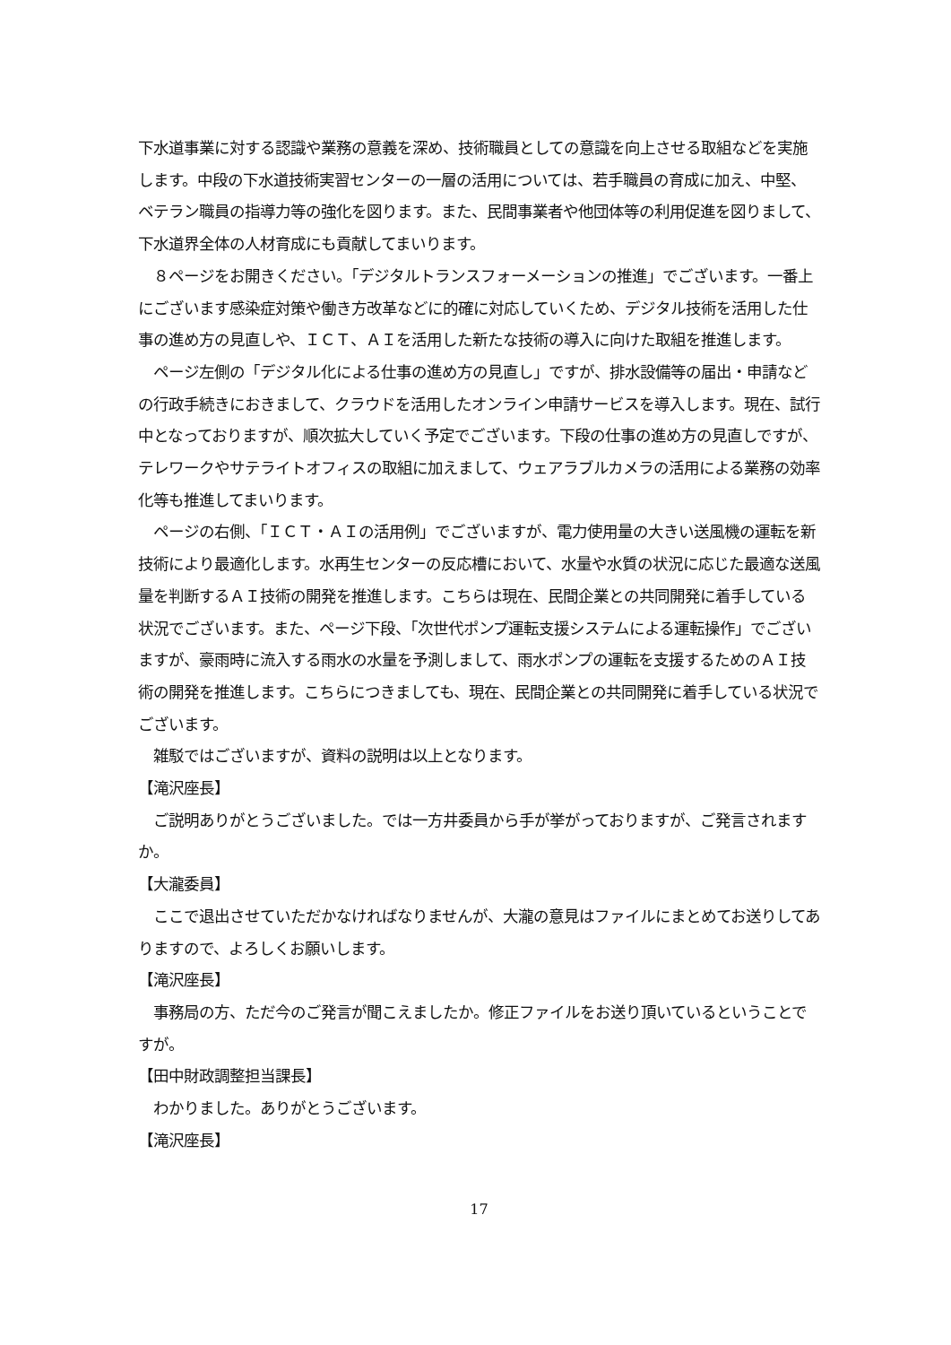下水道事業に対する認識や業務の意義を深め、技術職員としての意識を向上させる取組などを実施します。中段の下水道技術実習センターの一層の活用については、若手職員の育成に加え、中堅、ベテラン職員の指導力等の強化を図ります。また、民間事業者や他団体等の利用促進を図りまして、下水道界全体の人材育成にも貢献してまいります。
　８ページをお開きください。「デジタルトランスフォーメーションの推進」でございます。一番上にございます感染症対策や働き方改革などに的確に対応していくため、デジタル技術を活用した仕事の進め方の見直しや、ＩＣＴ、ＡＩを活用した新たな技術の導入に向けた取組を推進します。
　ページ左側の「デジタル化による仕事の進め方の見直し」ですが、排水設備等の届出・申請などの行政手続きにおきまして、クラウドを活用したオンライン申請サービスを導入します。現在、試行中となっておりますが、順次拡大していく予定でございます。下段の仕事の進め方の見直しですが、テレワークやサテライトオフィスの取組に加えまして、ウェアラブルカメラの活用による業務の効率化等も推進してまいります。
　ページの右側、「ＩＣＴ・ＡＩの活用例」でございますが、電力使用量の大きい送風機の運転を新技術により最適化します。水再生センターの反応槽において、水量や水質の状況に応じた最適な送風量を判断するＡＩ技術の開発を推進します。こちらは現在、民間企業との共同開発に着手している状況でございます。また、ページ下段、「次世代ポンプ運転支援システムによる運転操作」でございますが、豪雨時に流入する雨水の水量を予測しまして、雨水ポンプの運転を支援するためのＡＩ技術の開発を推進します。こちらにつきましても、現在、民間企業との共同開発に着手している状況でございます。
　雑駁ではございますが、資料の説明は以上となります。
【滝沢座長】
　ご説明ありがとうございました。では一方井委員から手が挙がっておりますが、ご発言されますか。
【大瀧委員】
　ここで退出させていただかなければなりませんが、大瀧の意見はファイルにまとめてお送りしてありますので、よろしくお願いします。
【滝沢座長】
　事務局の方、ただ今のご発言が聞こえましたか。修正ファイルをお送り頂いているということですが。
【田中財政調整担当課長】
　わかりました。ありがとうございます。
【滝沢座長】
17